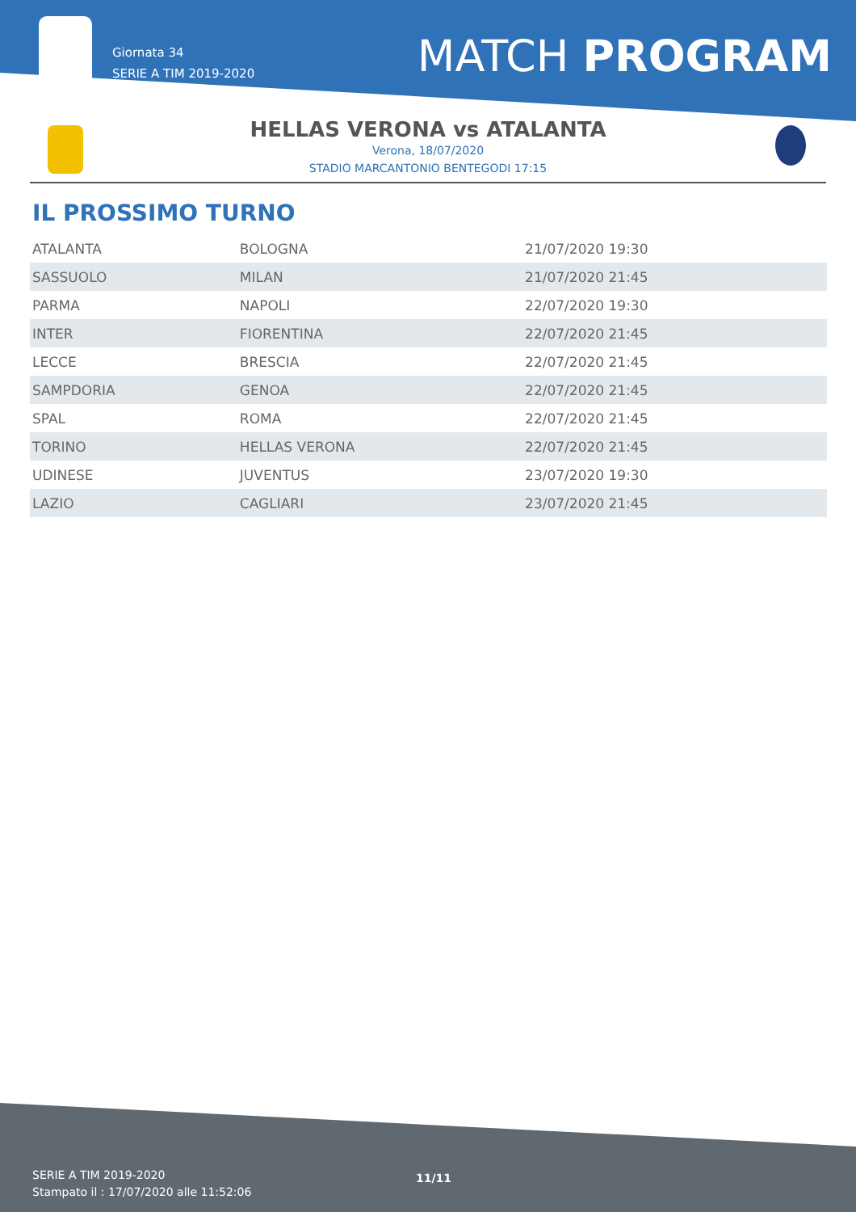Giornata 34
SERIE A TIM 2019-2020
MATCH PROGRAM
HELLAS VERONA vs ATALANTA
Verona, 18/07/2020
STADIO MARCANTONIO BENTEGODI 17:15
IL PROSSIMO TURNO
| ATALANTA | BOLOGNA | 21/07/2020 19:30 |
| SASSUOLO | MILAN | 21/07/2020 21:45 |
| PARMA | NAPOLI | 22/07/2020 19:30 |
| INTER | FIORENTINA | 22/07/2020 21:45 |
| LECCE | BRESCIA | 22/07/2020 21:45 |
| SAMPDORIA | GENOA | 22/07/2020 21:45 |
| SPAL | ROMA | 22/07/2020 21:45 |
| TORINO | HELLAS VERONA | 22/07/2020 21:45 |
| UDINESE | JUVENTUS | 23/07/2020 19:30 |
| LAZIO | CAGLIARI | 23/07/2020 21:45 |
SERIE A TIM 2019-2020
Stampato il : 17/07/2020 alle 11:52:06
11/11